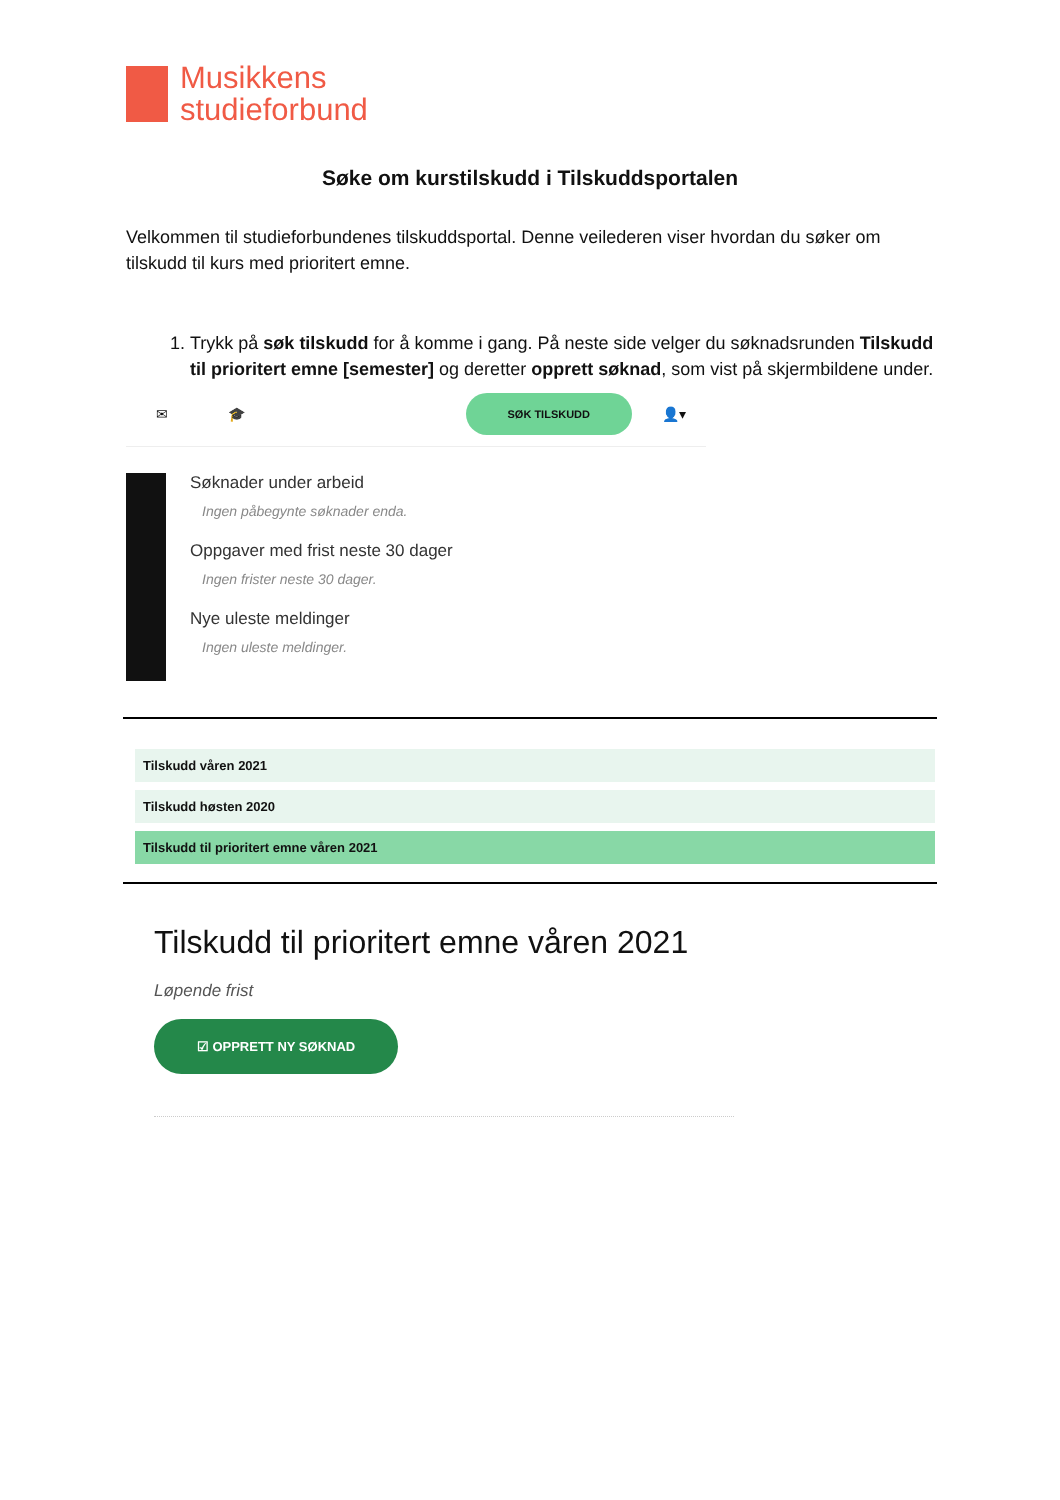Musikkens
studieforbund
Søke om kurstilskudd i Tilskuddsportalen
Velkommen til studieforbundenes tilskuddsportal. Denne veilederen viser hvordan du søker om tilskudd til kurs med prioritert emne.
1. Trykk på søk tilskudd for å komme i gang. På neste side velger du søknadsrunden Tilskudd til prioritert emne [semester] og deretter opprett søknad, som vist på skjermbildene under.
✉ 🎓 SØK TILSKUDD 👤▾
Søknader under arbeid
Ingen påbegynte søknader enda.
Oppgaver med frist neste 30 dager
Ingen frister neste 30 dager.
Nye uleste meldinger
Ingen uleste meldinger.
Tilskudd våren 2021
Tilskudd høsten 2020
Tilskudd til prioritert emne våren 2021
Tilskudd til prioritert emne våren 2021
Løpende frist
☑ OPPRETT NY SØKNAD